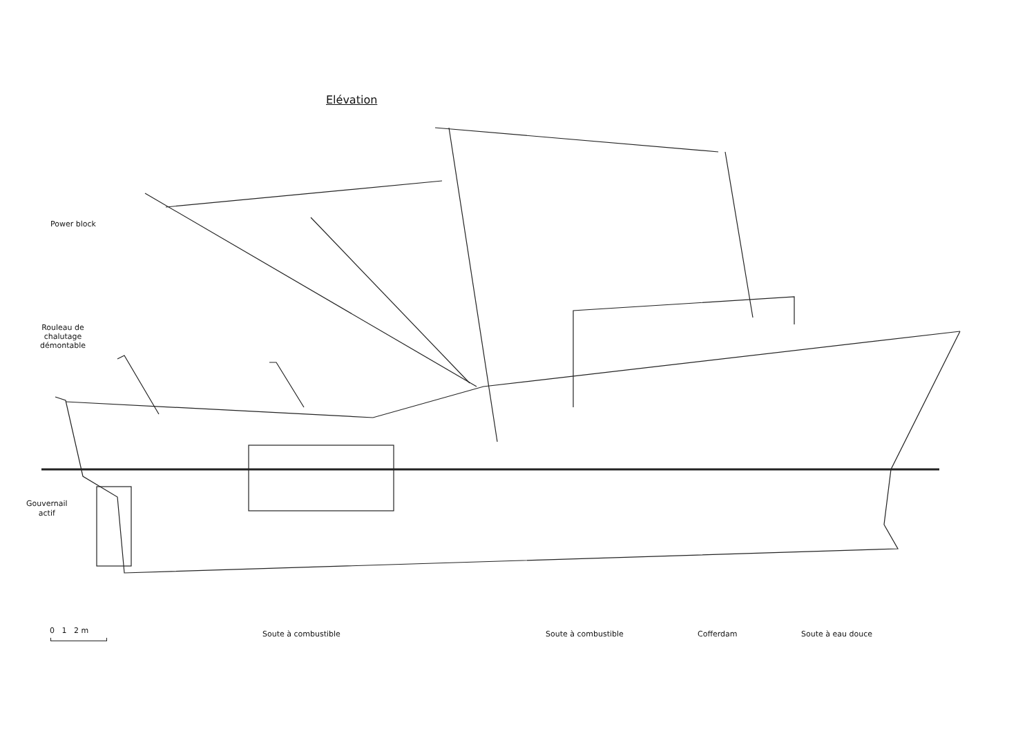Elévation
Power block
Rouleau de
chalutage
démontable
Gouvernail
actif
0 1 2 m Soute à combustible Soute à combustible Cofferdam Soute à eau douce